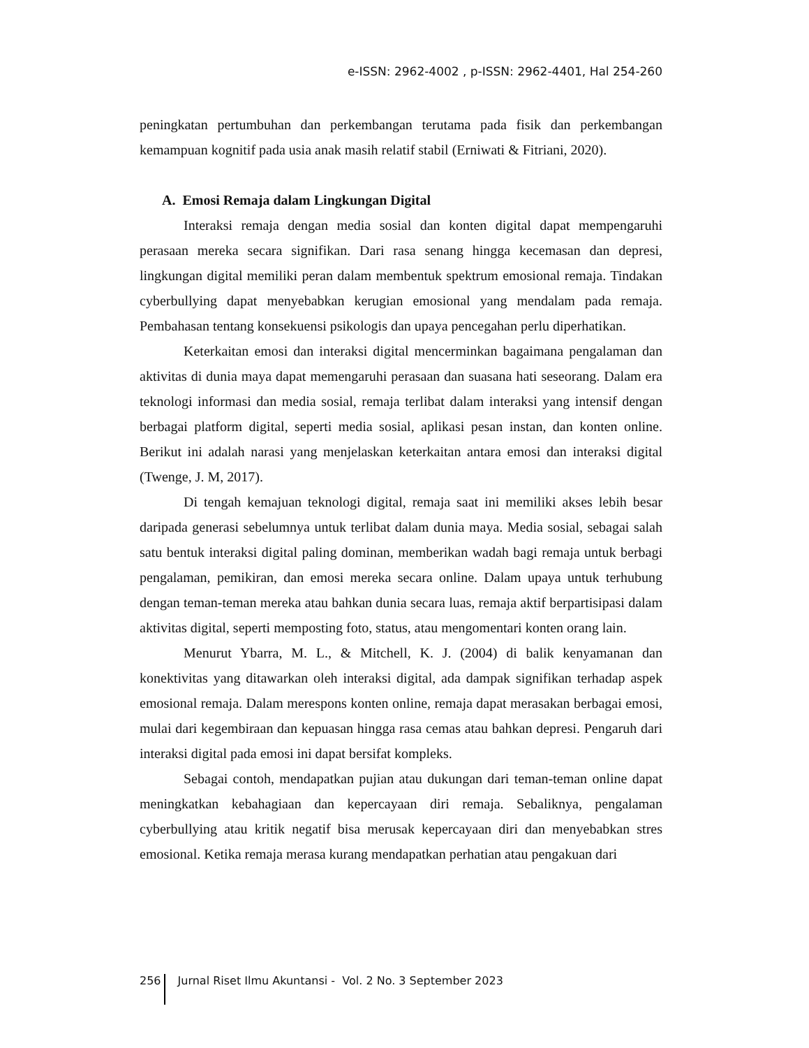e-ISSN: 2962-4002 , p-ISSN: 2962-4401, Hal 254-260
peningkatan pertumbuhan dan perkembangan terutama pada fisik dan perkembangan kemampuan kognitif pada usia anak masih relatif stabil (Erniwati & Fitriani, 2020).
A. Emosi Remaja dalam Lingkungan Digital
Interaksi remaja dengan media sosial dan konten digital dapat mempengaruhi perasaan mereka secara signifikan. Dari rasa senang hingga kecemasan dan depresi, lingkungan digital memiliki peran dalam membentuk spektrum emosional remaja. Tindakan cyberbullying dapat menyebabkan kerugian emosional yang mendalam pada remaja. Pembahasan tentang konsekuensi psikologis dan upaya pencegahan perlu diperhatikan.
Keterkaitan emosi dan interaksi digital mencerminkan bagaimana pengalaman dan aktivitas di dunia maya dapat memengaruhi perasaan dan suasana hati seseorang. Dalam era teknologi informasi dan media sosial, remaja terlibat dalam interaksi yang intensif dengan berbagai platform digital, seperti media sosial, aplikasi pesan instan, dan konten online. Berikut ini adalah narasi yang menjelaskan keterkaitan antara emosi dan interaksi digital (Twenge, J. M, 2017).
Di tengah kemajuan teknologi digital, remaja saat ini memiliki akses lebih besar daripada generasi sebelumnya untuk terlibat dalam dunia maya. Media sosial, sebagai salah satu bentuk interaksi digital paling dominan, memberikan wadah bagi remaja untuk berbagi pengalaman, pemikiran, dan emosi mereka secara online. Dalam upaya untuk terhubung dengan teman-teman mereka atau bahkan dunia secara luas, remaja aktif berpartisipasi dalam aktivitas digital, seperti memposting foto, status, atau mengomentari konten orang lain.
Menurut Ybarra, M. L., & Mitchell, K. J. (2004) di balik kenyamanan dan konektivitas yang ditawarkan oleh interaksi digital, ada dampak signifikan terhadap aspek emosional remaja. Dalam merespons konten online, remaja dapat merasakan berbagai emosi, mulai dari kegembiraan dan kepuasan hingga rasa cemas atau bahkan depresi. Pengaruh dari interaksi digital pada emosi ini dapat bersifat kompleks.
Sebagai contoh, mendapatkan pujian atau dukungan dari teman-teman online dapat meningkatkan kebahagiaan dan kepercayaan diri remaja. Sebaliknya, pengalaman cyberbullying atau kritik negatif bisa merusak kepercayaan diri dan menyebabkan stres emosional. Ketika remaja merasa kurang mendapatkan perhatian atau pengakuan dari
256 Jurnal Riset Ilmu Akuntansi - Vol. 2 No. 3 September 2023